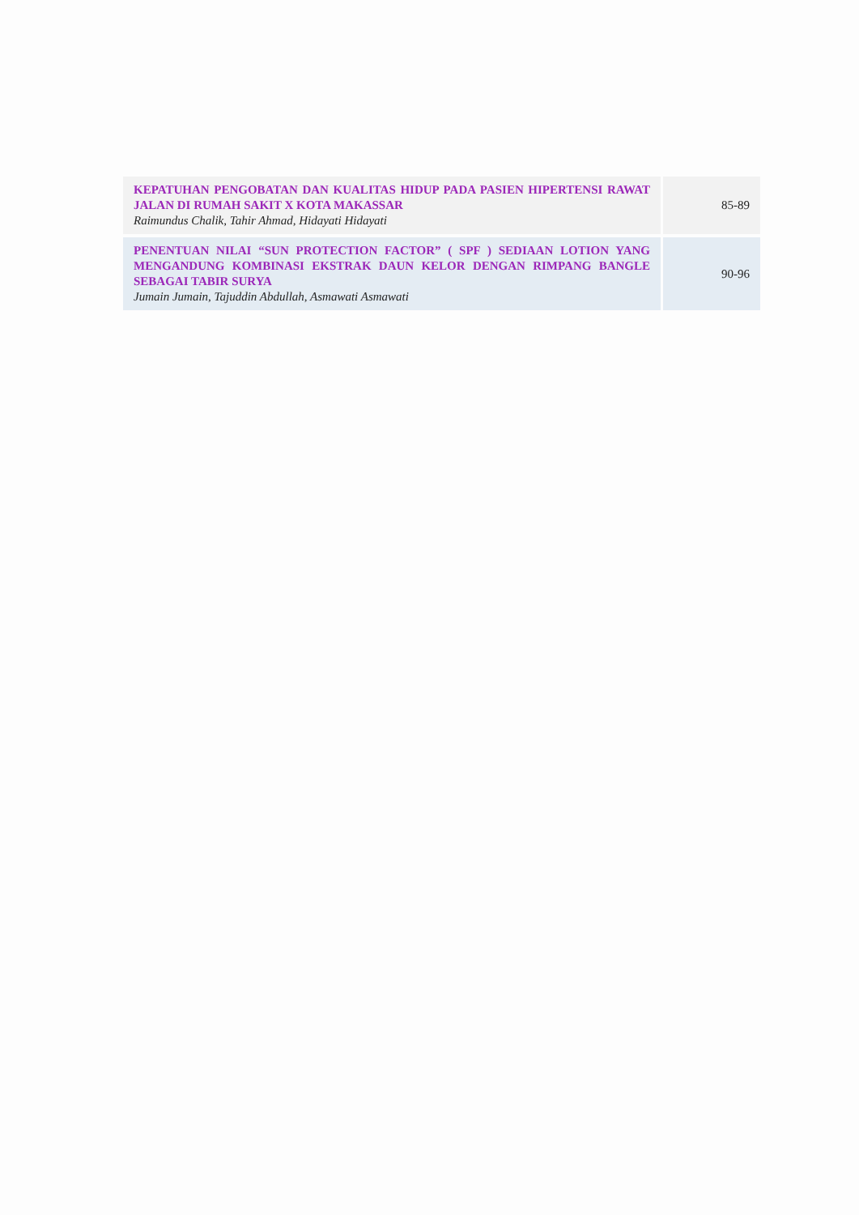| KEPATUHAN PENGOBATAN DAN KUALITAS HIDUP PADA PASIEN HIPERTENSI RAWAT JALAN DI RUMAH SAKIT X KOTA MAKASSAR Raimundus Chalik, Tahir Ahmad, Hidayati Hidayati | 85-89 |
| PENENTUAN NILAI “SUN PROTECTION FACTOR” ( SPF ) SEDIAAN LOTION YANG MENGANDUNG KOMBINASI EKSTRAK DAUN KELOR DENGAN RIMPANG BANGLE SEBAGAI TABIR SURYA Jumain Jumain, Tajuddin Abdullah, Asmawati Asmawati | 90-96 |